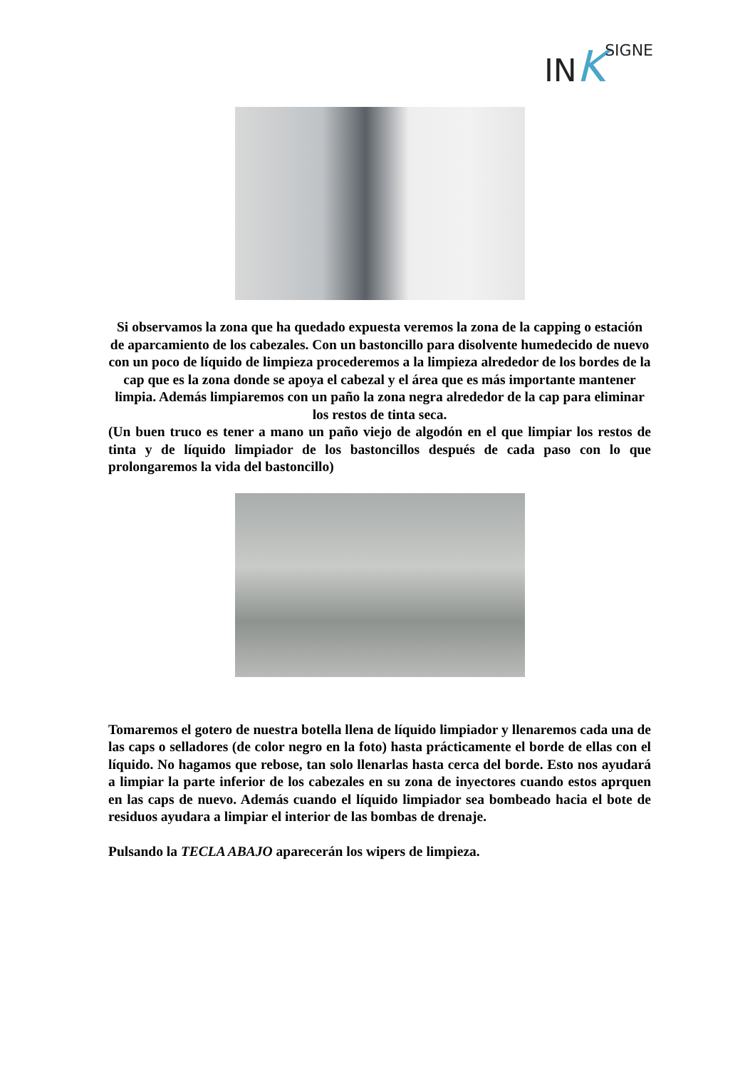IN KSIGNE
Si observamos la zona que ha quedado expuesta veremos la zona de la capping o estación de aparcamiento de los cabezales. Con un bastoncillo para disolvente humedecido de nuevo con un poco de líquido de limpieza procederemos a la limpieza alrededor de los bordes de la cap que es la zona donde se apoya el cabezal y el área que es más importante mantener limpia. Además limpiaremos con un paño la zona negra alrededor de la cap para eliminar los restos de tinta seca.
(Un buen truco es tener a mano un paño viejo de algodón en el que limpiar los restos de tinta y de líquido limpiador de los bastoncillos después de cada paso con lo que prolongaremos la vida del bastoncillo)
Tomaremos el gotero de nuestra botella llena de líquido limpiador y llenaremos cada una de las caps o selladores (de color negro en la foto) hasta prácticamente el borde de ellas con el líquido. No hagamos que rebose, tan solo llenarlas hasta cerca del borde. Esto nos ayudará a limpiar la parte inferior de los cabezales en su zona de inyectores cuando estos aprquen en las caps de nuevo. Además cuando el líquido limpiador sea bombeado hacia el bote de residuos ayudara a limpiar el interior de las bombas de drenaje.
Pulsando la TECLA ABAJO aparecerán los wipers de limpieza.